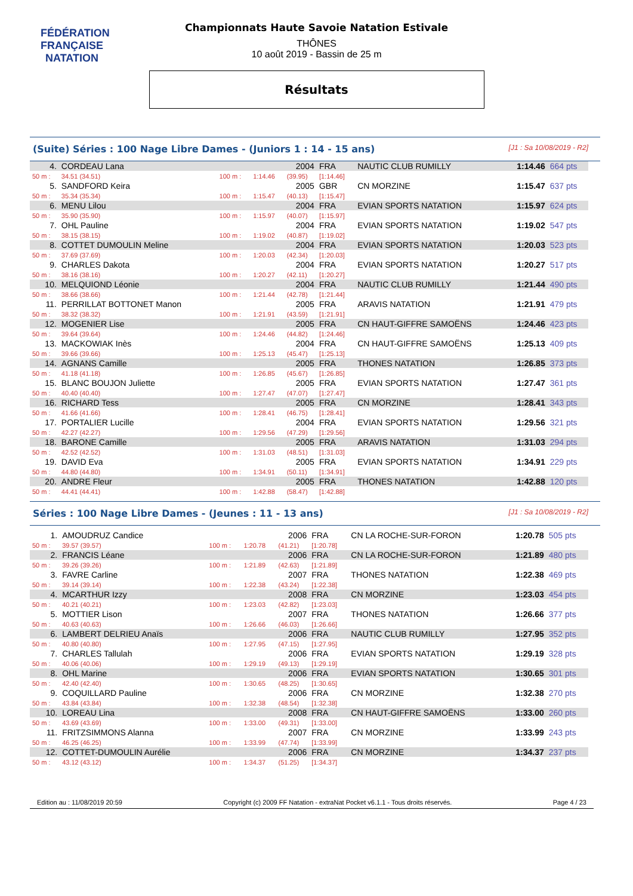FÉDÉRATION FRANÇAISE
NATATION
Championnats Haute Savoie Natation Estivale
THÔNES
10 août 2019 - Bassin de 25 m
Résultats
(Suite) Séries : 100 Nage Libre Dames - (Juniors 1 : 14 - 15 ans) [J1 : Sa 10/08/2019 - R2]
| 4. | CORDEAU Lana | | | 2004 | FRA | NAUTIC CLUB RUMILLY | 1:14.46 | 664 pts |
| 50 m : | 34.51 (34.51) | 100 m : | 1:14.46 | (39.95) | [1:14.46] | | | |
| 5. | SANDFORD Keira | | | 2005 | GBR | CN MORZINE | 1:15.47 | 637 pts |
| 50 m : | 35.34 (35.34) | 100 m : | 1:15.47 | (40.13) | [1:15.47] | | | |
| 6. | MENU Lilou | | | 2004 | FRA | EVIAN SPORTS NATATION | 1:15.97 | 624 pts |
| 50 m : | 35.90 (35.90) | 100 m : | 1:15.97 | (40.07) | [1:15.97] | | | |
| 7. | OHL Pauline | | | 2004 | FRA | EVIAN SPORTS NATATION | 1:19.02 | 547 pts |
| 50 m : | 38.15 (38.15) | 100 m : | 1:19.02 | (40.87) | [1:19.02] | | | |
| 8. | COTTET DUMOULIN Meline | | | 2004 | FRA | EVIAN SPORTS NATATION | 1:20.03 | 523 pts |
| 50 m : | 37.69 (37.69) | 100 m : | 1:20.03 | (42.34) | [1:20.03] | | | |
| 9. | CHARLES Dakota | | | 2004 | FRA | EVIAN SPORTS NATATION | 1:20.27 | 517 pts |
| 50 m : | 38.16 (38.16) | 100 m : | 1:20.27 | (42.11) | [1:20.27] | | | |
| 10. | MELQUIOND Léonie | | | 2004 | FRA | NAUTIC CLUB RUMILLY | 1:21.44 | 490 pts |
| 50 m : | 38.66 (38.66) | 100 m : | 1:21.44 | (42.78) | [1:21.44] | | | |
| 11. | PERRILLAT BOTTONET Manon | | | 2005 | FRA | ARAVIS NATATION | 1:21.91 | 479 pts |
| 50 m : | 38.32 (38.32) | 100 m : | 1:21.91 | (43.59) | [1:21.91] | | | |
| 12. | MOGENIER Lise | | | 2005 | FRA | CN HAUT-GIFFRE SAMOËNS | 1:24.46 | 423 pts |
| 50 m : | 39.64 (39.64) | 100 m : | 1:24.46 | (44.82) | [1:24.46] | | | |
| 13. | MACKOWIAK Inès | | | 2004 | FRA | CN HAUT-GIFFRE SAMOËNS | 1:25.13 | 409 pts |
| 50 m : | 39.66 (39.66) | 100 m : | 1:25.13 | (45.47) | [1:25.13] | | | |
| 14. | AGNANS Camille | | | 2005 | FRA | THONES NATATION | 1:26.85 | 373 pts |
| 50 m : | 41.18 (41.18) | 100 m : | 1:26.85 | (45.67) | [1:26.85] | | | |
| 15. | BLANC BOUJON Juliette | | | 2005 | FRA | EVIAN SPORTS NATATION | 1:27.47 | 361 pts |
| 50 m : | 40.40 (40.40) | 100 m : | 1:27.47 | (47.07) | [1:27.47] | | | |
| 16. | RICHARD Tess | | | 2005 | FRA | CN MORZINE | 1:28.41 | 343 pts |
| 50 m : | 41.66 (41.66) | 100 m : | 1:28.41 | (46.75) | [1:28.41] | | | |
| 17. | PORTALIER Lucille | | | 2004 | FRA | EVIAN SPORTS NATATION | 1:29.56 | 321 pts |
| 50 m : | 42.27 (42.27) | 100 m : | 1:29.56 | (47.29) | [1:29.56] | | | |
| 18. | BARONE Camille | | | 2005 | FRA | ARAVIS NATATION | 1:31.03 | 294 pts |
| 50 m : | 42.52 (42.52) | 100 m : | 1:31.03 | (48.51) | [1:31.03] | | | |
| 19. | DAVID Eva | | | 2005 | FRA | EVIAN SPORTS NATATION | 1:34.91 | 229 pts |
| 50 m : | 44.80 (44.80) | 100 m : | 1:34.91 | (50.11) | [1:34.91] | | | |
| 20. | ANDRE Fleur | | | 2005 | FRA | THONES NATATION | 1:42.88 | 120 pts |
| 50 m : | 44.41 (44.41) | 100 m : | 1:42.88 | (58.47) | [1:42.88] | | | |
Séries : 100 Nage Libre Dames - (Jeunes : 11 - 13 ans) [J1 : Sa 10/08/2019 - R2]
| 1. | AMOUDRUZ Candice | | | 2006 | FRA | CN LA ROCHE-SUR-FORON | 1:20.78 | 505 pts |
| 50 m : | 39.57 (39.57) | 100 m : | 1:20.78 | (41.21) | [1:20.78] | | | |
| 2. | FRANCIS Léane | | | 2006 | FRA | CN LA ROCHE-SUR-FORON | 1:21.89 | 480 pts |
| 50 m : | 39.26 (39.26) | 100 m : | 1:21.89 | (42.63) | [1:21.89] | | | |
| 3. | FAVRE Carline | | | 2007 | FRA | THONES NATATION | 1:22.38 | 469 pts |
| 50 m : | 39.14 (39.14) | 100 m : | 1:22.38 | (43.24) | [1:22.38] | | | |
| 4. | MCARTHUR Izzy | | | 2008 | FRA | CN MORZINE | 1:23.03 | 454 pts |
| 50 m : | 40.21 (40.21) | 100 m : | 1:23.03 | (42.82) | [1:23.03] | | | |
| 5. | MOTTIER Lison | | | 2007 | FRA | THONES NATATION | 1:26.66 | 377 pts |
| 50 m : | 40.63 (40.63) | 100 m : | 1:26.66 | (46.03) | [1:26.66] | | | |
| 6. | LAMBERT DELRIEU Anaïs | | | 2006 | FRA | NAUTIC CLUB RUMILLY | 1:27.95 | 352 pts |
| 50 m : | 40.80 (40.80) | 100 m : | 1:27.95 | (47.15) | [1:27.95] | | | |
| 7. | CHARLES Tallulah | | | 2006 | FRA | EVIAN SPORTS NATATION | 1:29.19 | 328 pts |
| 50 m : | 40.06 (40.06) | 100 m : | 1:29.19 | (49.13) | [1:29.19] | | | |
| 8. | OHL Marine | | | 2006 | FRA | EVIAN SPORTS NATATION | 1:30.65 | 301 pts |
| 50 m : | 42.40 (42.40) | 100 m : | 1:30.65 | (48.25) | [1:30.65] | | | |
| 9. | COQUILLARD Pauline | | | 2006 | FRA | CN MORZINE | 1:32.38 | 270 pts |
| 50 m : | 43.84 (43.84) | 100 m : | 1:32.38 | (48.54) | [1:32.38] | | | |
| 10. | LOREAU Lina | | | 2008 | FRA | CN HAUT-GIFFRE SAMOËNS | 1:33.00 | 260 pts |
| 50 m : | 43.69 (43.69) | 100 m : | 1:33.00 | (49.31) | [1:33.00] | | | |
| 11. | FRITZSIMMONS Alanna | | | 2007 | FRA | CN MORZINE | 1:33.99 | 243 pts |
| 50 m : | 46.25 (46.25) | 100 m : | 1:33.99 | (47.74) | [1:33.99] | | | |
| 12. | COTTET-DUMOULIN Aurélie | | | 2006 | FRA | CN MORZINE | 1:34.37 | 237 pts |
| 50 m : | 43.12 (43.12) | 100 m : | 1:34.37 | (51.25) | [1:34.37] | | | |
Edition au : 11/08/2019 20:59 Copyright (c) 2009 FF Natation - extraNat Pocket v6.1.1 - Tous droits réservés. Page 4 / 23